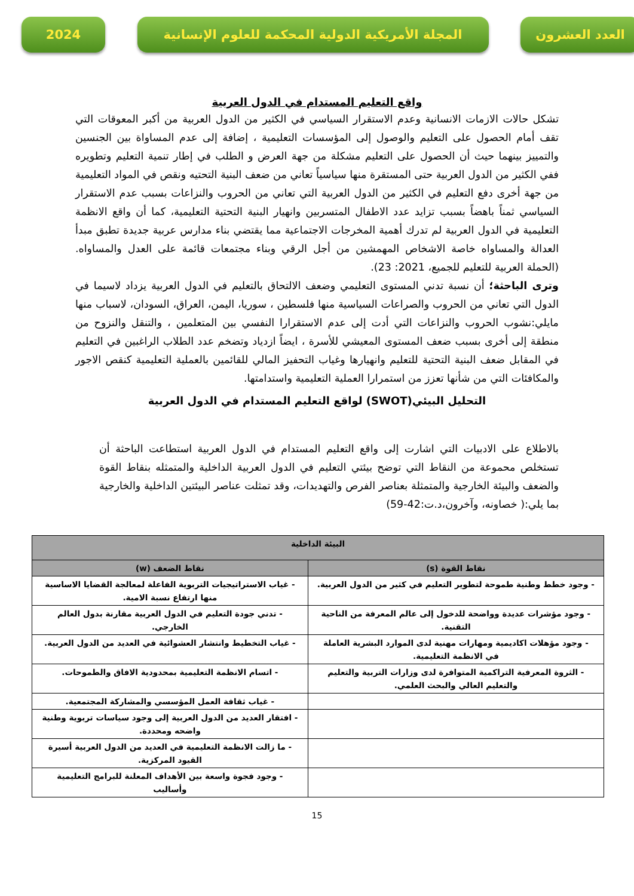العدد العشرون المجلة الأمريكية الدولية المحكمة للعلوم الإنسانية
2024
واقع التعليم المستدام في الدول العربية
تشكل حالات الازمات الانسانية وعدم الاستقرار السياسي في الكثير من الدول العربية من أكبر المعوقات التي تقف أمام الحصول على التعليم والوصول إلى المؤسسات التعليمية ، إضافة إلى عدم المساواة بين الجنسين والتمييز بينهما حيث أن الحصول على التعليم مشكلة من جهة العرض و الطلب في إطار تنمية التعليم وتطويره ففي الكثير من الدول العربية حتى المستقرة منها سياسياً تعاني من ضعف البنية التحتيه ونقص في المواد التعليمية من جهة أخرى دفع التعليم في الكثير من الدول العربية التي تعاني من الحروب والنزاعات بسبب عدم الاستقرار السياسي ثمناً باهضاً بسبب تزايد عدد الاطفال المتسربين وانهيار البنية التحتية التعليمية، كما أن واقع الانظمة التعليمية في الدول العربية لم تدرك أهمية المخرجات الاجتماعية مما يقتضي بناء مدارس عربية جديدة تطبق مبدأ العدالة والمساواه خاصة الاشخاص المهمشين من أجل الرقي وبناء مجتمعات قائمة على العدل والمساواه. (الحملة العربية للتعليم للجميع، 2021: 23).
وترى الباحثة؛ أن نسبة تدني المستوى التعليمي وضعف الالتحاق بالتعليم في الدول العربية يزداد لاسيما في الدول التي تعاني من الحروب والصراعات السياسية منها فلسطين ، سوريا، اليمن، العراق، السودان، لاسباب منها مايلي:نشوب الحروب والنزاعات التي أدت إلى عدم الاستقرارا النفسي بين المتعلمين ، والتنقل والنزوح من منطقة إلى أخرى بسبب ضعف المستوى المعيشي للأسرة ، ايضاً ازدياد وتضخم عدد الطلاب الراغبين في التعليم في المقابل ضعف البنية التحتية للتعليم وانهيارها وغياب التحفيز المالي للقائمين بالعملية التعليمية كنقص الاجور والمكافئات التي من شأنها تعزز من استمرارا العملية التعليمية واستدامتها.
التحليل البيئي(SWOT) لواقع التعليم المستدام في الدول العربية
بالاطلاع على الادبيات التي اشارت إلى واقع التعليم المستدام في الدول العربية استطاعت الباحثة أن تستخلص محموعة من النقاط التي توضح بيئتي التعليم في الدول العربية الداخلية والمتمثله بنقاط القوة والضعف والبيئة الخارجية والمتمثلة بعناصر الفرص والتهديدات، وقد تمثلت عناصر البيئتين الداخلية والخارجية بما يلي:( خصاونه، وآخرون،د.ت:42-59)
| البيئة الداخلية | |
| --- | --- |
| نقاط القوة (s) | نقاط الضعف (w) |
| - وجود خطط وطنية طموحة لتطوير التعليم في كثير من الدول العربية. | - غياب الاستراتيجيات التربوية الفاعلة لمعالجة القضايا الاساسية منها ارتفاع نسبة الامية. |
| - وجود مؤشرات عديدة وواضحة للدخول إلى عالم المعرفة من الناحية التقنية. | - تدني جودة التعليم في الدول العربية مقارنة بدول العالم الخارجي. |
| - وجود مؤهلات اكاديمية ومهارات مهنية لدى الموارد البشرية العاملة في الانظمة التعليمية. | - غياب التخطيط وانتشار العشوائية في العديد من الدول العربية. |
| - الثروة المعرفية التراكمية المتوافرة لدى وزارات التربية والتعليم والتعليم العالي والبحث العلمي. | - اتسام الانظمة التعليمية بمحدودية الافاق والطموحات. |
| | - غياب ثقافة العمل المؤسسي والمشاركة المجتمعية. |
| | - افتقار العديد من الدول العربية إلى وجود سياسات تربوية وطنية واضحه ومحددة. |
| | - ما زالت الانظمة التعليمية في العديد من الدول العربية أسيرة القيود المركزية. |
| | - وجود فجوة واسعة بين الأهداف المعلنة للبرامج التعليمية وأساليب |
15